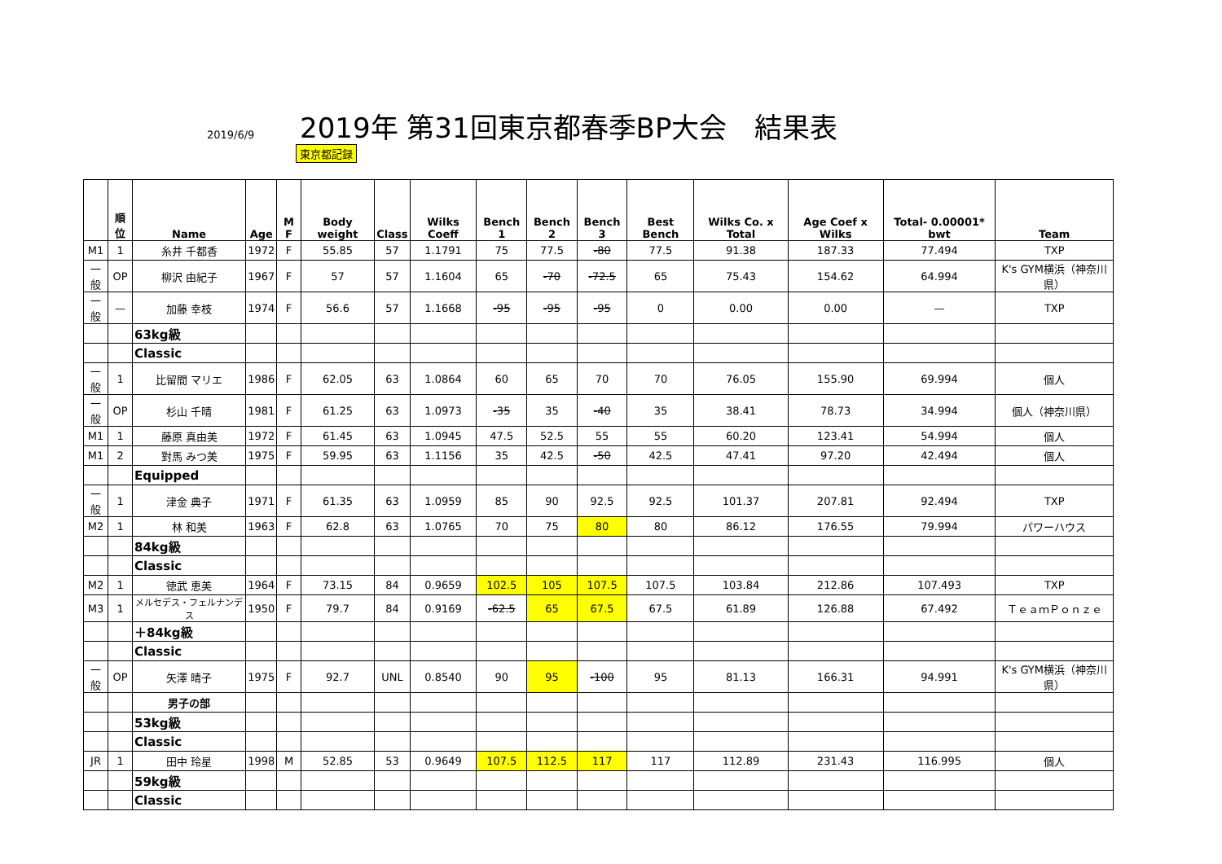2019/6/9
2019年 第31回東京都春季BP大会　結果表
東京都記録
| | 順位 | Name | Age | M F | Body weight | Class | Wilks Coeff | Bench 1 | Bench 2 | Bench 3 | Best Bench | Wilks Co. x Total | Age Coef x Wilks | Total- 0.00001* bwt | Team |
| --- | --- | --- | --- | --- | --- | --- | --- | --- | --- | --- | --- | --- | --- | --- | --- |
| M1 | 1 | 糸井 千都香 | 1972 | F | 55.85 | 57 | 1.1791 | 75 | 77.5 | -80 | 77.5 | 91.38 | 187.33 | 77.494 | TXP |
| 一般 | OP | 柳沢 由紀子 | 1967 | F | 57 | 57 | 1.1604 | 65 | -70 | -72.5 | 65 | 75.43 | 154.62 | 64.994 | K's GYM横浜（神奈川県） |
| 一般 | — | 加藤 幸枝 | 1974 | F | 56.6 | 57 | 1.1668 | -95 | -95 | -95 | 0 | 0.00 | 0.00 | — | TXP |
| | | 63kg級 | | | | | | | | | | | | | |
| | | Classic | | | | | | | | | | | | | |
| 一般 | 1 | 比留間 マリエ | 1986 | F | 62.05 | 63 | 1.0864 | 60 | 65 | 70 | 70 | 76.05 | 155.90 | 69.994 | 個人 |
| 一般 | OP | 杉山 千晴 | 1981 | F | 61.25 | 63 | 1.0973 | -35 | 35 | -40 | 35 | 38.41 | 78.73 | 34.994 | 個人（神奈川県） |
| M1 | 1 | 藤原 真由美 | 1972 | F | 61.45 | 63 | 1.0945 | 47.5 | 52.5 | 55 | 55 | 60.20 | 123.41 | 54.994 | 個人 |
| M1 | 2 | 對馬 みつ美 | 1975 | F | 59.95 | 63 | 1.1156 | 35 | 42.5 | -50 | 42.5 | 47.41 | 97.20 | 42.494 | 個人 |
| | | Equipped | | | | | | | | | | | | | |
| 一般 | 1 | 津金 典子 | 1971 | F | 61.35 | 63 | 1.0959 | 85 | 90 | 92.5 | 92.5 | 101.37 | 207.81 | 92.494 | TXP |
| M2 | 1 | 林 和美 | 1963 | F | 62.8 | 63 | 1.0765 | 70 | 75 | 80 | 80 | 86.12 | 176.55 | 79.994 | パワーハウス |
| | | 84kg級 | | | | | | | | | | | | | |
| | | Classic | | | | | | | | | | | | | |
| M2 | 1 | 徳武 恵美 | 1964 | F | 73.15 | 84 | 0.9659 | 102.5 | 105 | 107.5 | 107.5 | 103.84 | 212.86 | 107.493 | TXP |
| M3 | 1 | メルセデス・フェルナンデス | 1950 | F | 79.7 | 84 | 0.9169 | -62.5 | 65 | 67.5 | 67.5 | 61.89 | 126.88 | 67.492 | ＴｅａｍＰｏｎｚｅ |
| | | ＋84kg級 | | | | | | | | | | | | | |
| | | Classic | | | | | | | | | | | | | |
| 一般 | OP | 矢澤 晴子 | 1975 | F | 92.7 | UNL | 0.8540 | 90 | 95 | -100 | 95 | 81.13 | 166.31 | 94.991 | K's GYM横浜（神奈川県） |
| | | 男子の部 | | | | | | | | | | | | | |
| | | 53kg級 | | | | | | | | | | | | | |
| | | Classic | | | | | | | | | | | | | |
| JR | 1 | 田中 玲星 | 1998 | M | 52.85 | 53 | 0.9649 | 107.5 | 112.5 | 117 | 117 | 112.89 | 231.43 | 116.995 | 個人 |
| | | 59kg級 | | | | | | | | | | | | | |
| | | Classic | | | | | | | | | | | | | |